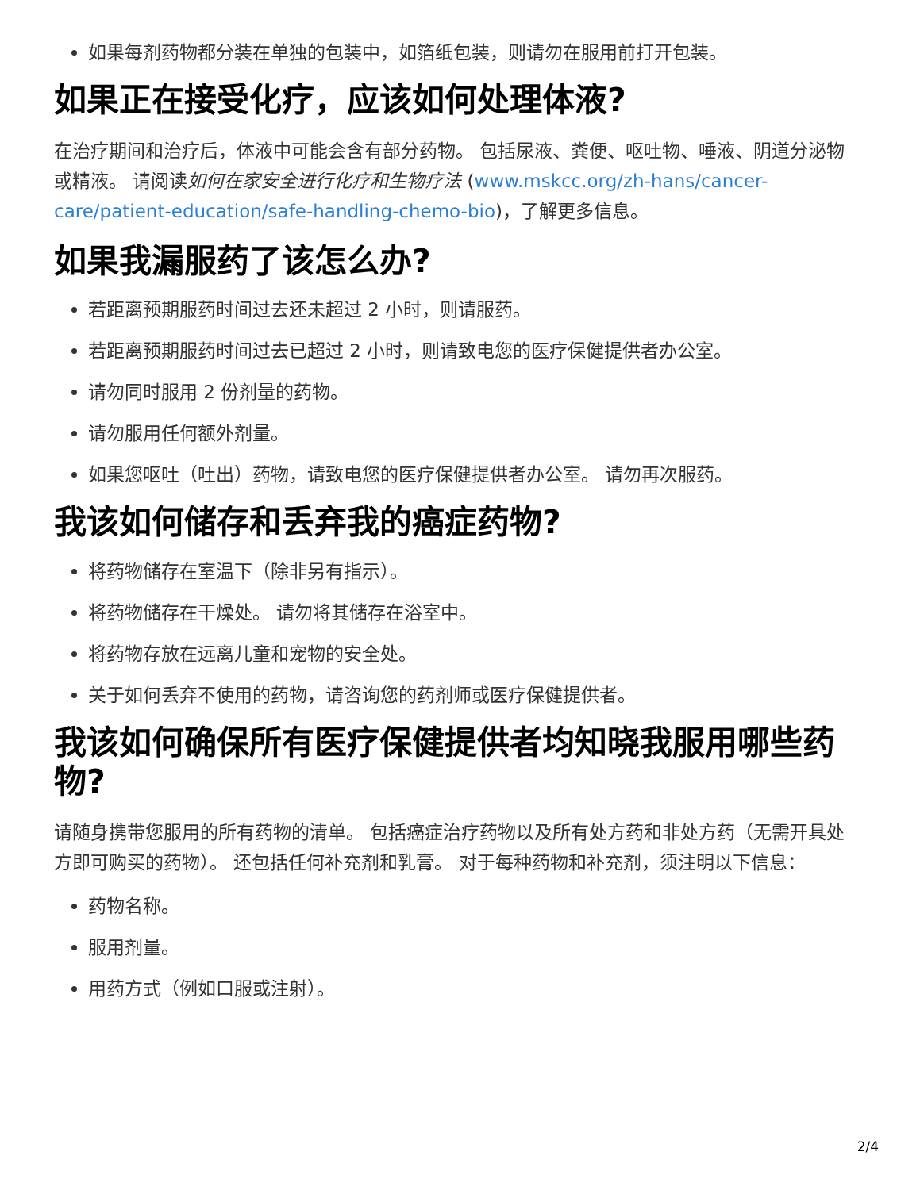如果每剂药物都分装在单独的包装中，如箔纸包装，则请勿在服用前打开包装。
如果正在接受化疗，应该如何处理体液?
在治疗期间和治疗后，体液中可能会含有部分药物。 包括尿液、粪便、呕吐物、唾液、阴道分泌物或精液。 请阅读如何在家安全进行化疗和生物疗法 (www.mskcc.org/zh-hans/cancer-care/patient-education/safe-handling-chemo-bio)，了解更多信息。
如果我漏服药了该怎么办?
若距离预期服药时间过去还未超过 2 小时，则请服药。
若距离预期服药时间过去已超过 2 小时，则请致电您的医疗保健提供者办公室。
请勿同时服用 2 份剂量的药物。
请勿服用任何额外剂量。
如果您呕吐（吐出）药物，请致电您的医疗保健提供者办公室。 请勿再次服药。
我该如何储存和丢弃我的癌症药物?
将药物储存在室温下（除非另有指示）。
将药物储存在干燥处。 请勿将其储存在浴室中。
将药物存放在远离儿童和宠物的安全处。
关于如何丢弃不使用的药物，请咨询您的药剂师或医疗保健提供者。
我该如何确保所有医疗保健提供者均知晓我服用哪些药物?
请随身携带您服用的所有药物的清单。 包括癌症治疗药物以及所有处方药和非处方药（无需开具处方即可购买的药物）。 还包括任何补充剂和乳膏。 对于每种药物和补充剂，须注明以下信息：
药物名称。
服用剂量。
用药方式（例如口服或注射）。
2/4